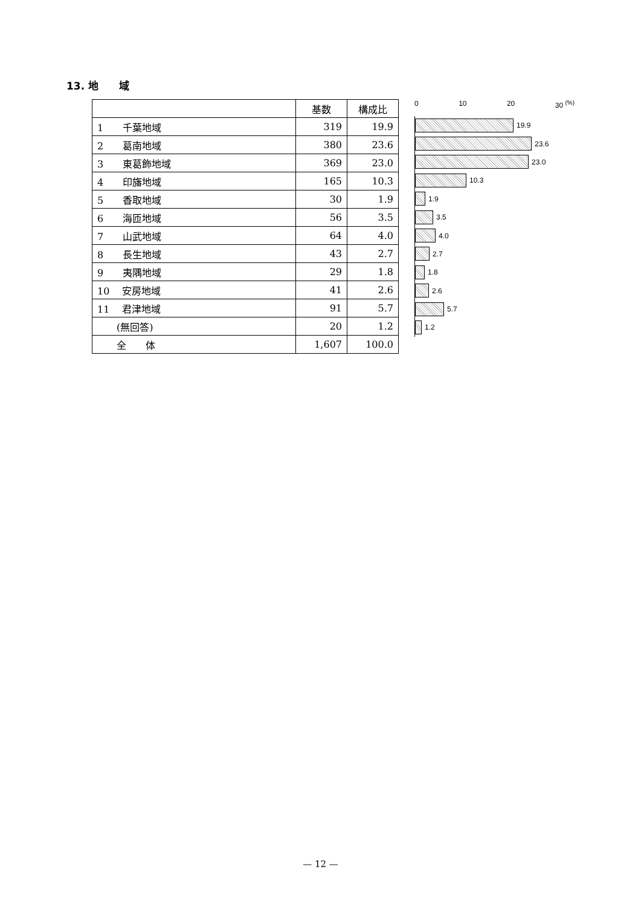13. 地　　域
| | 基数 | 構成比 |
| --- | --- | --- |
| 1 千葉地域 | 319 | 19.9 |
| 2 葛南地域 | 380 | 23.6 |
| 3 東葛飾地域 | 369 | 23.0 |
| 4 印旛地域 | 165 | 10.3 |
| 5 香取地域 | 30 | 1.9 |
| 6 海匝地域 | 56 | 3.5 |
| 7 山武地域 | 64 | 4.0 |
| 8 長生地域 | 43 | 2.7 |
| 9 夷隅地域 | 29 | 1.8 |
| 10 安房地域 | 41 | 2.6 |
| 11 君津地域 | 91 | 5.7 |
| (無回答) | 20 | 1.2 |
| 全 体 | 1,607 | 100.0 |
0 10 20 30 <sup>(%)</sup>
19.9
23.6
23.0
10.3
1.9
3.5
4.0
2.7
1.8
2.6
5.7
1.2
— 12 —